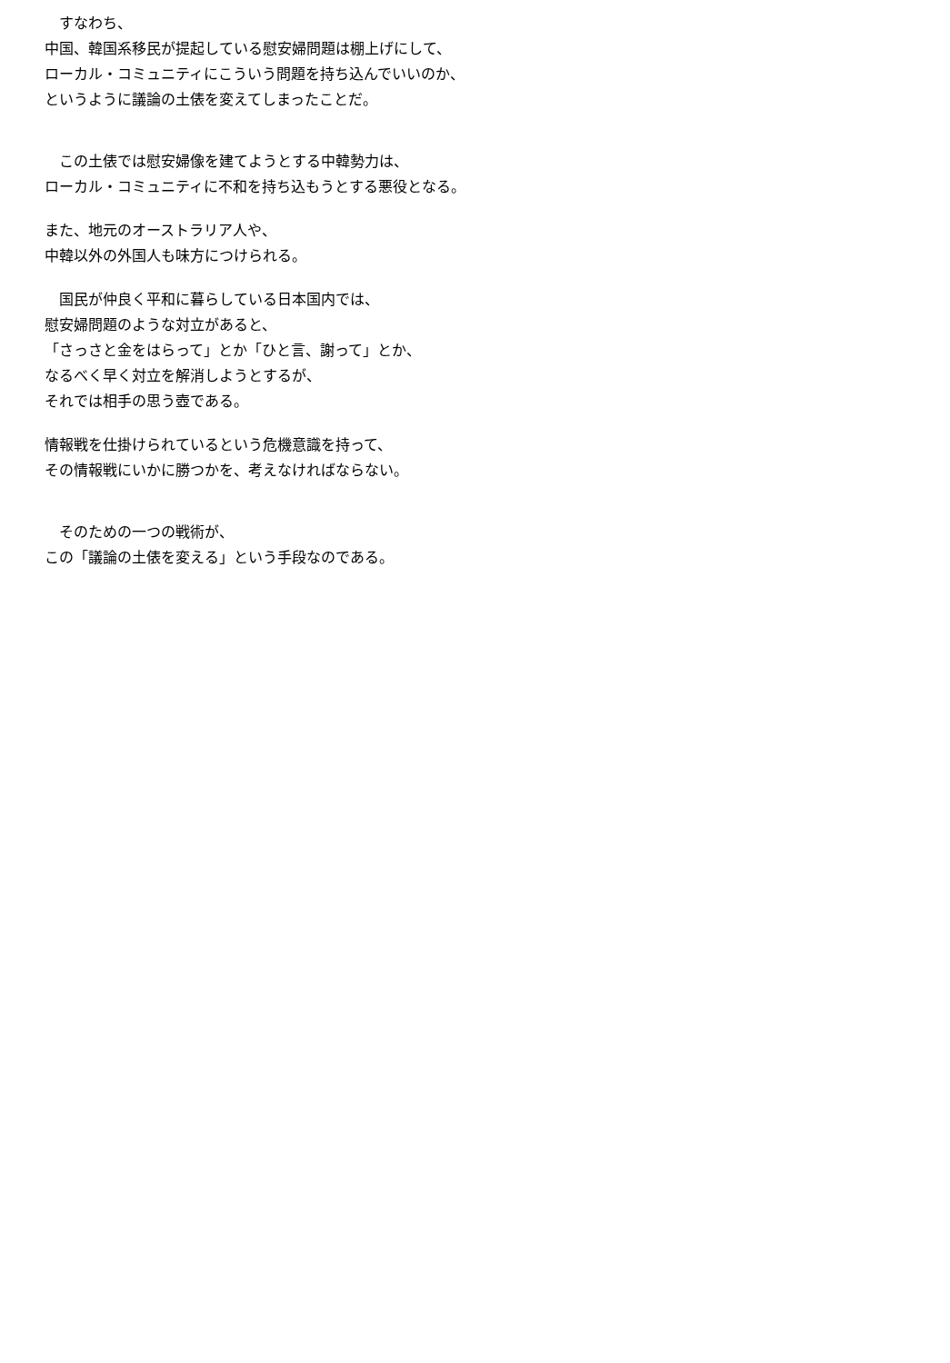すなわち、
中国、韓国系移民が提起している慰安婦問題は棚上げにして、
ローカル・コミュニティにこういう問題を持ち込んでいいのか、
というように議論の土俵を変えてしまったことだ。
　この土俵では慰安婦像を建てようとする中韓勢力は、
ローカル・コミュニティに不和を持ち込もうとする悪役となる。
また、地元のオーストラリア人や、
中韓以外の外国人も味方につけられる。
　国民が仲良く平和に暮らしている日本国内では、
慰安婦問題のような対立があると、
「さっさと金をはらって」とか「ひと言、謝って」とか、
なるべく早く対立を解消しようとするが、
それでは相手の思う壺である。
情報戦を仕掛けられているという危機意識を持って、
その情報戦にいかに勝つかを、考えなければならない。
　そのための一つの戦術が、
この「議論の土俵を変える」という手段なのである。